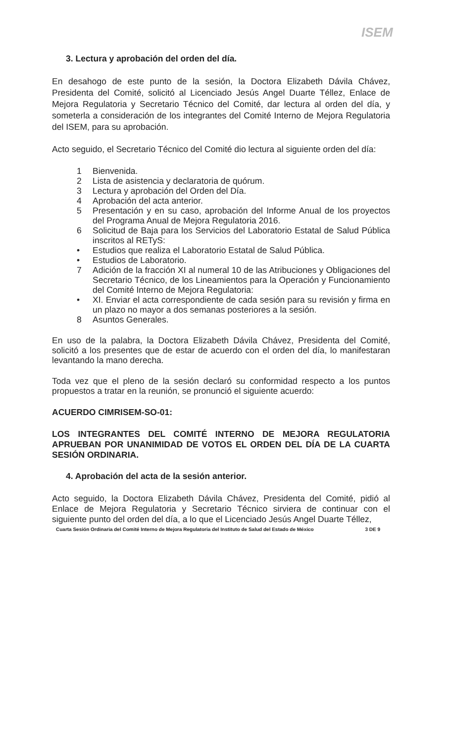ISEM
3. Lectura y aprobación del orden del día.
En desahogo de este punto de la sesión, la Doctora Elizabeth Dávila Chávez, Presidenta del Comité, solicitó al Licenciado Jesús Angel Duarte Téllez, Enlace de Mejora Regulatoria y Secretario Técnico del Comité, dar lectura al orden del día, y someterla a consideración de los integrantes del Comité Interno de Mejora Regulatoria del ISEM, para su aprobación.
Acto seguido, el Secretario Técnico del Comité dio lectura al siguiente orden del día:
1 Bienvenida.
2 Lista de asistencia y declaratoria de quórum.
3 Lectura y aprobación del Orden del Día.
4 Aprobación del acta anterior.
5 Presentación y en su caso, aprobación del Informe Anual de los proyectos del Programa Anual de Mejora Regulatoria 2016.
6 Solicitud de Baja para los Servicios del Laboratorio Estatal de Salud Pública inscritos al RETyS:
• Estudios que realiza el Laboratorio Estatal de Salud Pública.
• Estudios de Laboratorio.
7 Adición de la fracción XI al numeral 10 de las Atribuciones y Obligaciones del Secretario Técnico, de los Lineamientos para la Operación y Funcionamiento del Comité Interno de Mejora Regulatoria:
• XI. Enviar el acta correspondiente de cada sesión para su revisión y firma en un plazo no mayor a dos semanas posteriores a la sesión.
8 Asuntos Generales.
En uso de la palabra, la Doctora Elizabeth Dávila Chávez, Presidenta del Comité, solicitó a los presentes que de estar de acuerdo con el orden del día, lo manifestaran levantando la mano derecha.
Toda vez que el pleno de la sesión declaró su conformidad respecto a los puntos propuestos a tratar en la reunión, se pronunció el siguiente acuerdo:
ACUERDO CIMRISEM-SO-01:
LOS INTEGRANTES DEL COMITÉ INTERNO DE MEJORA REGULATORIA APRUEBAN POR UNANIMIDAD DE VOTOS EL ORDEN DEL DÍA DE LA CUARTA SESIÓN ORDINARIA.
4. Aprobación del acta de la sesión anterior.
Acto seguido, la Doctora Elizabeth Dávila Chávez, Presidenta del Comité, pidió al Enlace de Mejora Regulatoria y Secretario Técnico sirviera de continuar con el siguiente punto del orden del día, a lo que el Licenciado Jesús Angel Duarte Téllez,
Cuarta Sesión Ordinaria del Comité Interno de Mejora Regulatoria del Instituto de Salud del Estado de México 3 DE 9